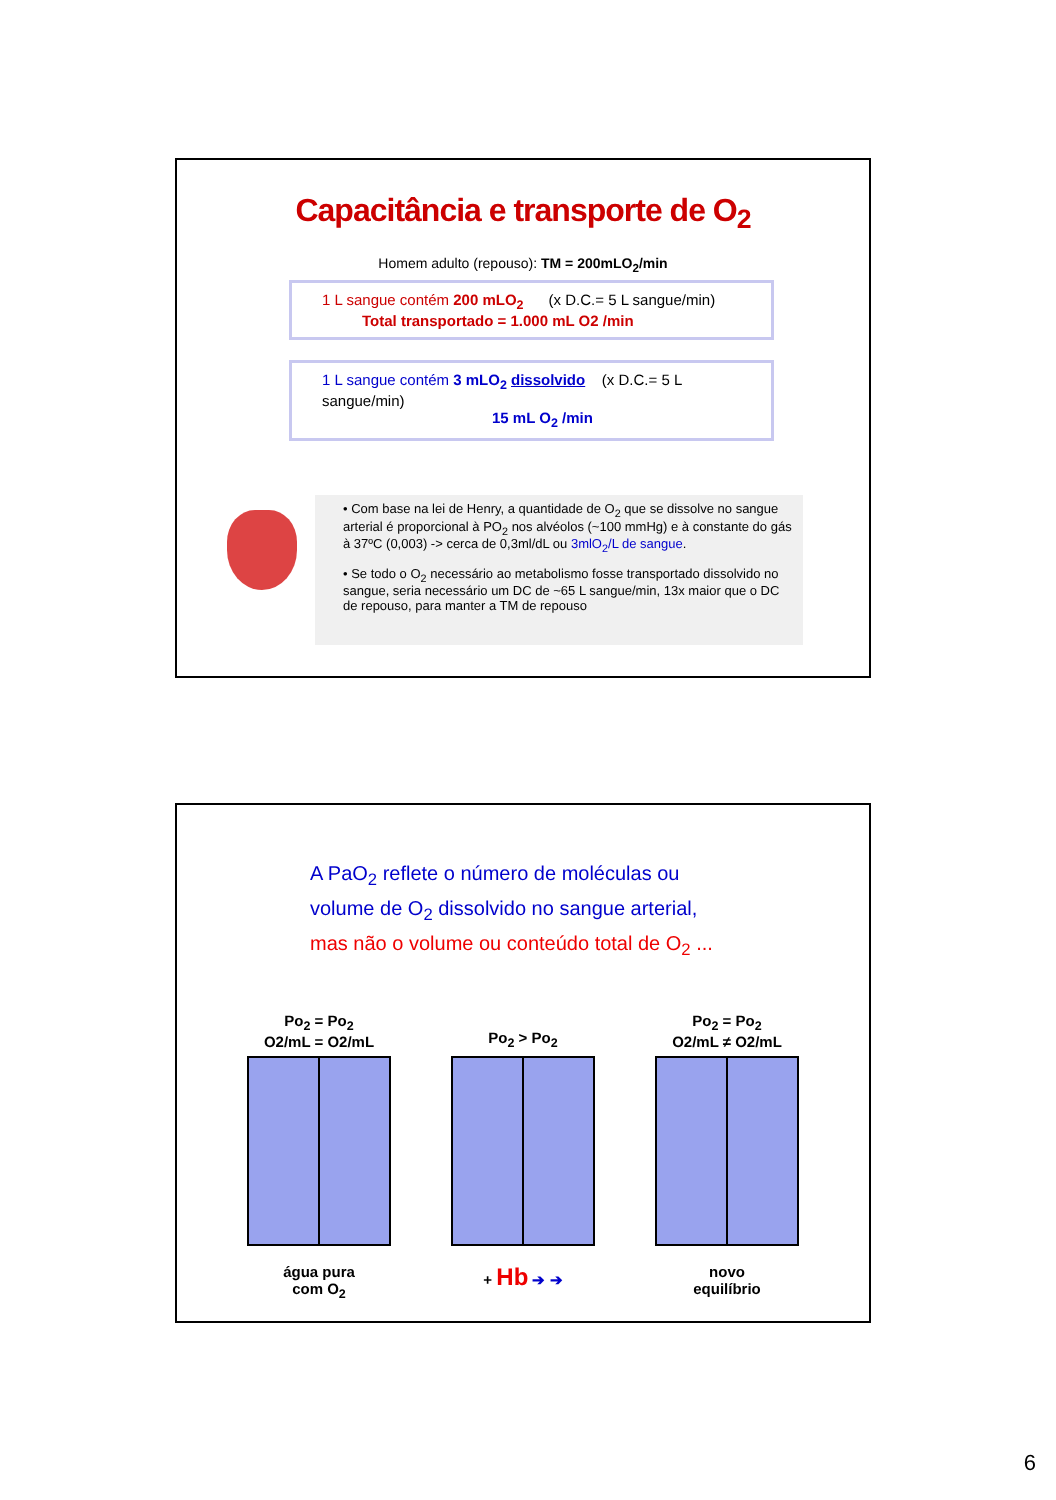Capacitância e transporte de O<sub>2</sub>
Homem adulto (repouso): TM = 200mLO<sub>2</sub>/min
1 L sangue contém 200 mLO<sub>2</sub> (x D.C.= 5 L sangue/min)
Total transportado = 1.000 mL O2 /min
1 L sangue contém 3 mLO<sub>2</sub> dissolvido (x D.C.= 5 L sangue/min)
15 mL O<sub>2</sub> /min
• Com base na lei de Henry, a quantidade de O<sub>2</sub> que se dissolve no sangue arterial é proporcional à PO<sub>2</sub> nos alvéolos (~100 mmHg) e à constante do gás à 37ºC (0,003) -> cerca de 0,3ml/dL ou 3mlO<sub>2</sub>/L de sangue.
• Se todo o O<sub>2</sub> necessário ao metabolismo fosse transportado dissolvido no sangue, seria necessário um DC de ~65 L sangue/min, 13x maior que o DC de repouso, para manter a TM de repouso
A PaO<sub>2</sub> reflete o número de moléculas ou
volume de O<sub>2</sub> dissolvido no sangue arterial,
mas não o volume ou conteúdo total de O<sub>2</sub> ...
Po<sub>2</sub> = Po<sub>2</sub>
O2/mL = O2/mL
água pura
com O<sub>2</sub>
Po<sub>2</sub> > Po<sub>2</sub>
+ Hb ➔ ➔
Po<sub>2</sub> = Po<sub>2</sub>
O2/mL ≠ O2/mL
novo
equilíbrio
6